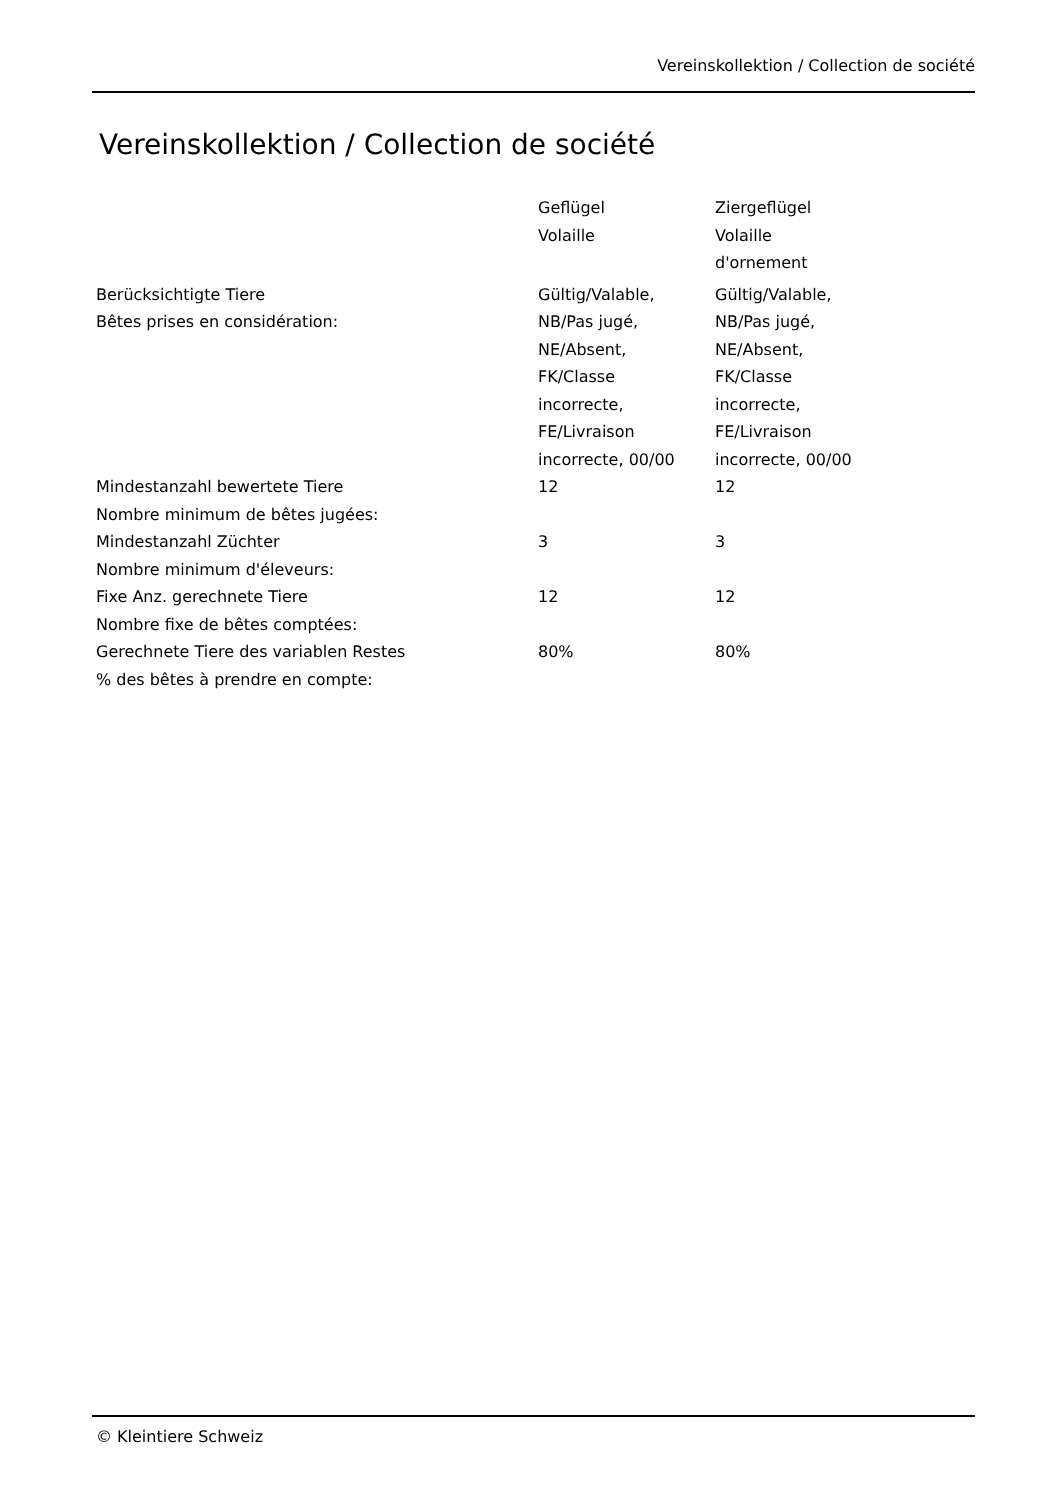Vereinskollektion / Collection de société
Vereinskollektion / Collection de société
| | Geflügel Volaille | Ziergeflügel Volaille d'ornement |
| Berücksichtigte Tiere Bêtes prises en considération: | Gültig/Valable, NB/Pas jugé, NE/Absent, FK/Classe incorrecte, FE/Livraison incorrecte, 00/00 | Gültig/Valable, NB/Pas jugé, NE/Absent, FK/Classe incorrecte, FE/Livraison incorrecte, 00/00 |
| Mindestanzahl bewertete Tiere Nombre minimum de bêtes jugées: | 12 | 12 |
| Mindestanzahl Züchter Nombre minimum d'éleveurs: | 3 | 3 |
| Fixe Anz. gerechnete Tiere Nombre fixe de bêtes comptées: | 12 | 12 |
| Gerechnete Tiere des variablen Restes % des bêtes à prendre en compte: | 80% | 80% |
© Kleintiere Schweiz